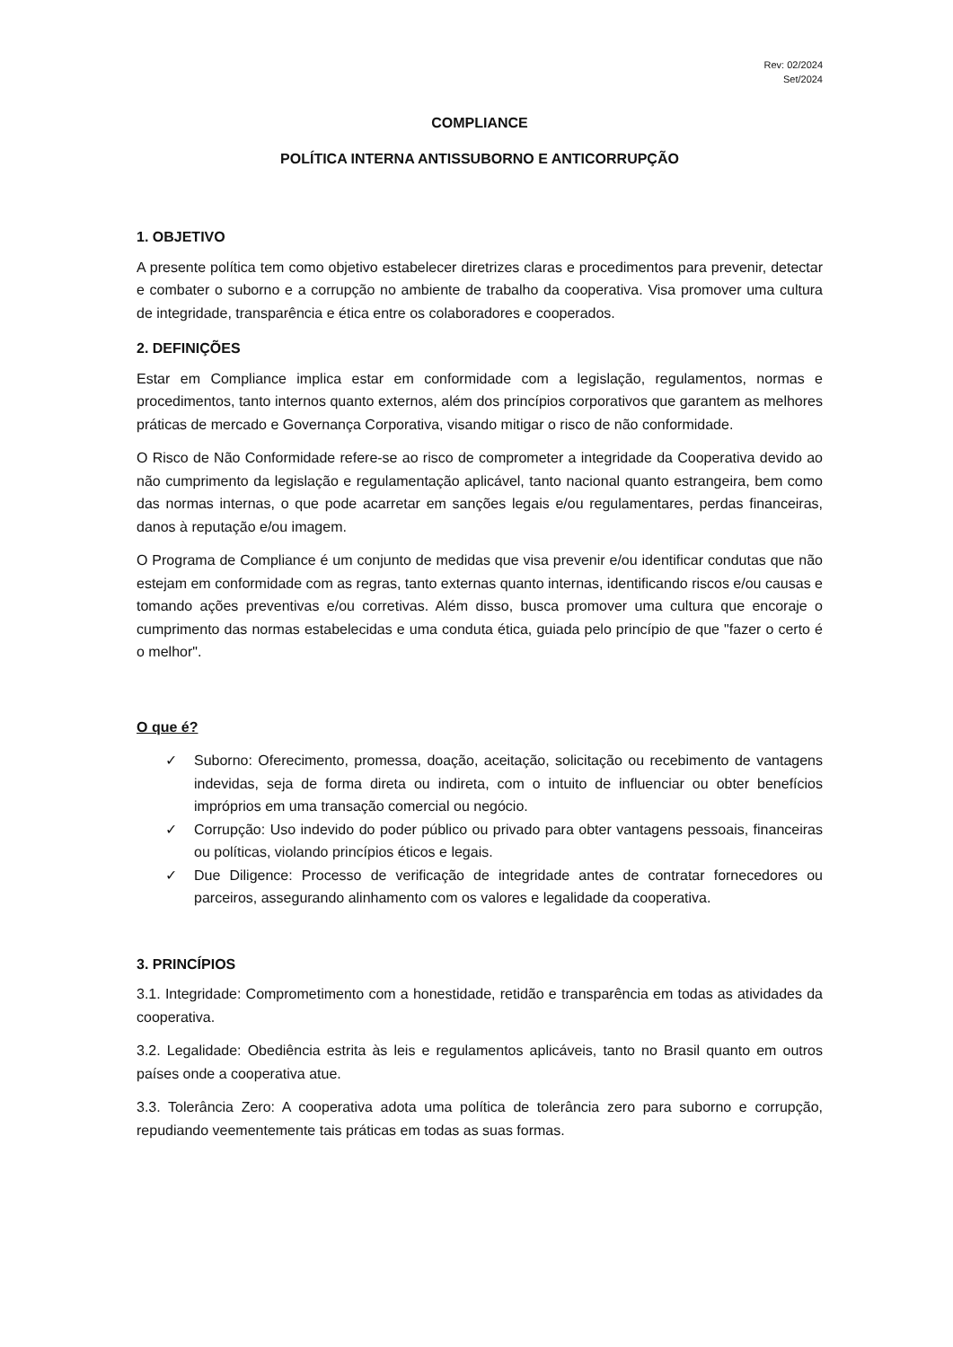Rev: 02/2024
Set/2024
COMPLIANCE
POLÍTICA INTERNA ANTISSUBORNO E ANTICORRUPÇÃO
1. OBJETIVO
A presente política tem como objetivo estabelecer diretrizes claras e procedimentos para prevenir, detectar e combater o suborno e a corrupção no ambiente de trabalho da cooperativa. Visa promover uma cultura de integridade, transparência e ética entre os colaboradores e cooperados.
2. DEFINIÇÕES
Estar em Compliance implica estar em conformidade com a legislação, regulamentos, normas e procedimentos, tanto internos quanto externos, além dos princípios corporativos que garantem as melhores práticas de mercado e Governança Corporativa, visando mitigar o risco de não conformidade.
O Risco de Não Conformidade refere-se ao risco de comprometer a integridade da Cooperativa devido ao não cumprimento da legislação e regulamentação aplicável, tanto nacional quanto estrangeira, bem como das normas internas, o que pode acarretar em sanções legais e/ou regulamentares, perdas financeiras, danos à reputação e/ou imagem.
O Programa de Compliance é um conjunto de medidas que visa prevenir e/ou identificar condutas que não estejam em conformidade com as regras, tanto externas quanto internas, identificando riscos e/ou causas e tomando ações preventivas e/ou corretivas. Além disso, busca promover uma cultura que encoraje o cumprimento das normas estabelecidas e uma conduta ética, guiada pelo princípio de que "fazer o certo é o melhor".
O que é?
✓ Suborno: Oferecimento, promessa, doação, aceitação, solicitação ou recebimento de vantagens indevidas, seja de forma direta ou indireta, com o intuito de influenciar ou obter benefícios impróprios em uma transação comercial ou negócio.
✓ Corrupção: Uso indevido do poder público ou privado para obter vantagens pessoais, financeiras ou políticas, violando princípios éticos e legais.
✓ Due Diligence: Processo de verificação de integridade antes de contratar fornecedores ou parceiros, assegurando alinhamento com os valores e legalidade da cooperativa.
3. PRINCÍPIOS
3.1. Integridade: Comprometimento com a honestidade, retidão e transparência em todas as atividades da cooperativa.
3.2. Legalidade: Obediência estrita às leis e regulamentos aplicáveis, tanto no Brasil quanto em outros países onde a cooperativa atue.
3.3. Tolerância Zero: A cooperativa adota uma política de tolerância zero para suborno e corrupção, repudiando veementemente tais práticas em todas as suas formas.